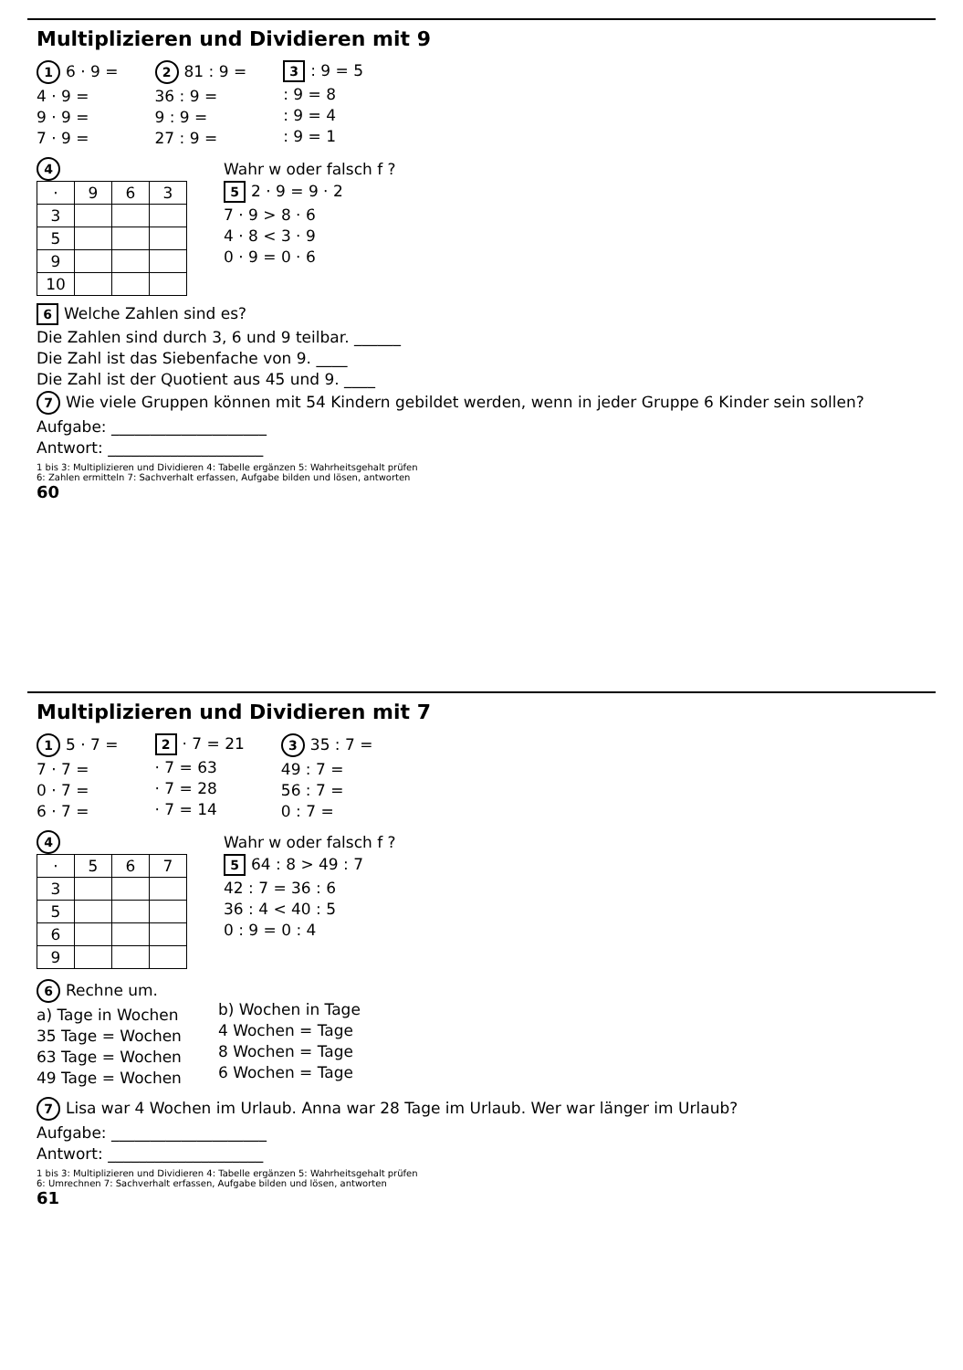Multiplizieren und Dividieren mit 9
1 6 · 9 =
4 · 9 =
9 · 9 =
7 · 9 =
2 81 : 9 =
36 : 9 =
9 : 9 =
27 : 9 =
3: 9 = 5
: 9 = 8
: 9 = 4
: 9 = 1
4
| · | 9 | 6 | 3 |
| --- | --- | --- | --- |
| 3 | | | |
| 5 | | | |
| 9 | | | |
| 10 | | | |
Wahr w oder falsch f ?
5 2 · 9 = 9 · 2
7 · 9 > 8 · 6
4 · 8 < 3 · 9
0 · 9 = 0 · 6
6 Welche Zahlen sind es?
Die Zahlen sind durch 3, 6 und 9 teilbar. ______
Die Zahl ist das Siebenfache von 9. ____
Die Zahl ist der Quotient aus 45 und 9. ____
7 Wie viele Gruppen können mit 54 Kindern gebildet werden, wenn in jeder Gruppe 6 Kinder sein sollen?
Aufgabe: ____________________
Antwort: ____________________
1 bis 3: Multiplizieren und Dividieren 4: Tabelle ergänzen 5: Wahrheitsgehalt prüfen
6: Zahlen ermitteln 7: Sachverhalt erfassen, Aufgabe bilden und lösen, antworten
60
Multiplizieren und Dividieren mit 7
1 5 · 7 =
7 · 7 =
0 · 7 =
6 · 7 =
2 · 7 = 21
· 7 = 63
· 7 = 28
· 7 = 14
3 35 : 7 =
49 : 7 =
56 : 7 =
0 : 7 =
4
| · | 5 | 6 | 7 |
| --- | --- | --- | --- |
| 3 | | | |
| 5 | | | |
| 6 | | | |
| 9 | | | |
Wahr w oder falsch f ?
5 64 : 8 > 49 : 7
42 : 7 = 36 : 6
36 : 4 < 40 : 5
0 : 9 = 0 : 4
6 Rechne um.
a) Tage in Wochen
35 Tage = Wochen
63 Tage = Wochen
49 Tage = Wochen
b) Wochen in Tage
4 Wochen = Tage
8 Wochen = Tage
6 Wochen = Tage
7 Lisa war 4 Wochen im Urlaub. Anna war 28 Tage im Urlaub. Wer war länger im Urlaub?
Aufgabe: ____________________
Antwort: ____________________
1 bis 3: Multiplizieren und Dividieren 4: Tabelle ergänzen 5: Wahrheitsgehalt prüfen
6: Umrechnen 7: Sachverhalt erfassen, Aufgabe bilden und lösen, antworten
61